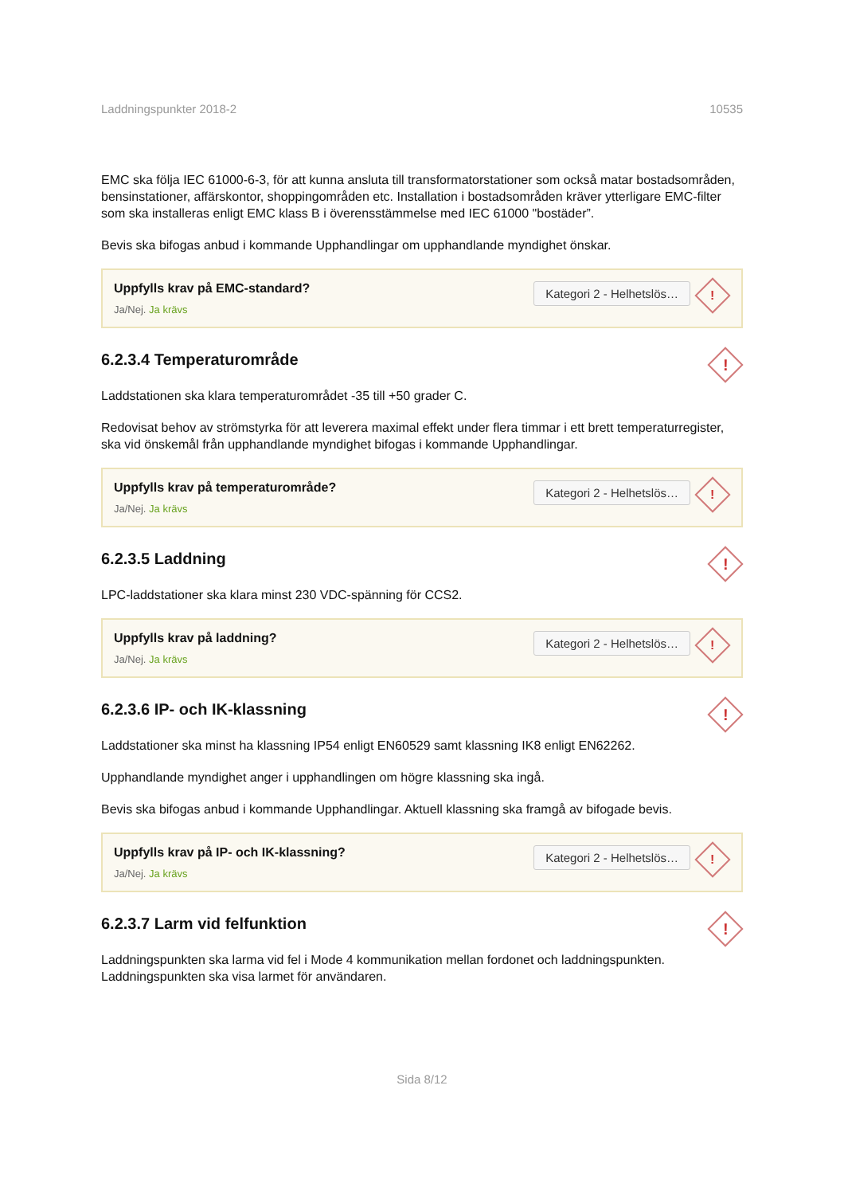Laddningspunkter 2018-2 10535
EMC ska följa IEC 61000-6-3, för att kunna ansluta till transformatorstationer som också matar bostadsområden, bensinstationer, affärskontor, shoppingområden etc. Installation i bostadsområden kräver ytterligare EMC-filter som ska installeras enligt EMC klass B i överensstämmelse med IEC 61000 "bostäder”.
Bevis ska bifogas anbud i kommande Upphandlingar om upphandlande myndighet önskar.
Uppfylls krav på EMC-standard?
Ja/Nej. Ja krävs
Kategori 2 - Helhetslös…!
6.2.3.4 Temperaturområde!
Laddstationen ska klara temperaturområdet -35 till +50 grader C.
Redovisat behov av strömstyrka för att leverera maximal effekt under flera timmar i ett brett temperaturregister, ska vid önskemål från upphandlande myndighet bifogas i kommande Upphandlingar.
Uppfylls krav på temperaturområde?
Ja/Nej. Ja krävs
Kategori 2 - Helhetslös…!
6.2.3.5 Laddning!
LPC-laddstationer ska klara minst 230 VDC-spänning för CCS2.
Uppfylls krav på laddning?
Ja/Nej. Ja krävs
Kategori 2 - Helhetslös…!
6.2.3.6 IP- och IK-klassning!
Laddstationer ska minst ha klassning IP54 enligt EN60529 samt klassning IK8 enligt EN62262.
Upphandlande myndighet anger i upphandlingen om högre klassning ska ingå.
Bevis ska bifogas anbud i kommande Upphandlingar. Aktuell klassning ska framgå av bifogade bevis.
Uppfylls krav på IP- och IK-klassning?
Ja/Nej. Ja krävs
Kategori 2 - Helhetslös…!
6.2.3.7 Larm vid felfunktion!
Laddningspunkten ska larma vid fel i Mode 4 kommunikation mellan fordonet och laddningspunkten. Laddningspunkten ska visa larmet för användaren.
Sida 8/12